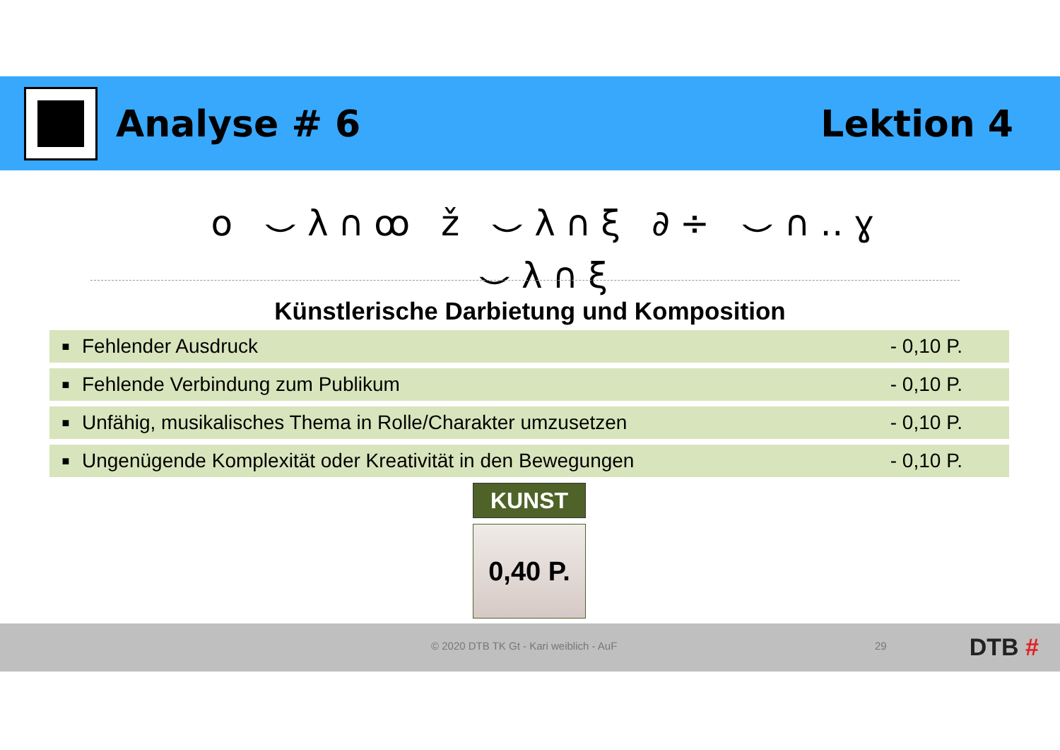Analyse # 6 Lektion 4
o ⌣λ∩ꝏ ž ⌣λ∩ξ ∂÷ ⌣∩‥ɣ ⌣λ∩ξ
Künstlerische Darbietung und Komposition
| ■ | Fehlender Ausdruck | - 0,10 P. |
| ■ | Fehlende Verbindung zum Publikum | - 0,10 P. |
| ■ | Unfähig, musikalisches Thema in Rolle/Charakter umzusetzen | - 0,10 P. |
| ■ | Ungenügende Komplexität oder Kreativität in den Bewegungen | - 0,10 P. |
KUNST
0,40 P.
© 2020 DTB TK Gt - Kari weiblich - AuF 29 DTB #